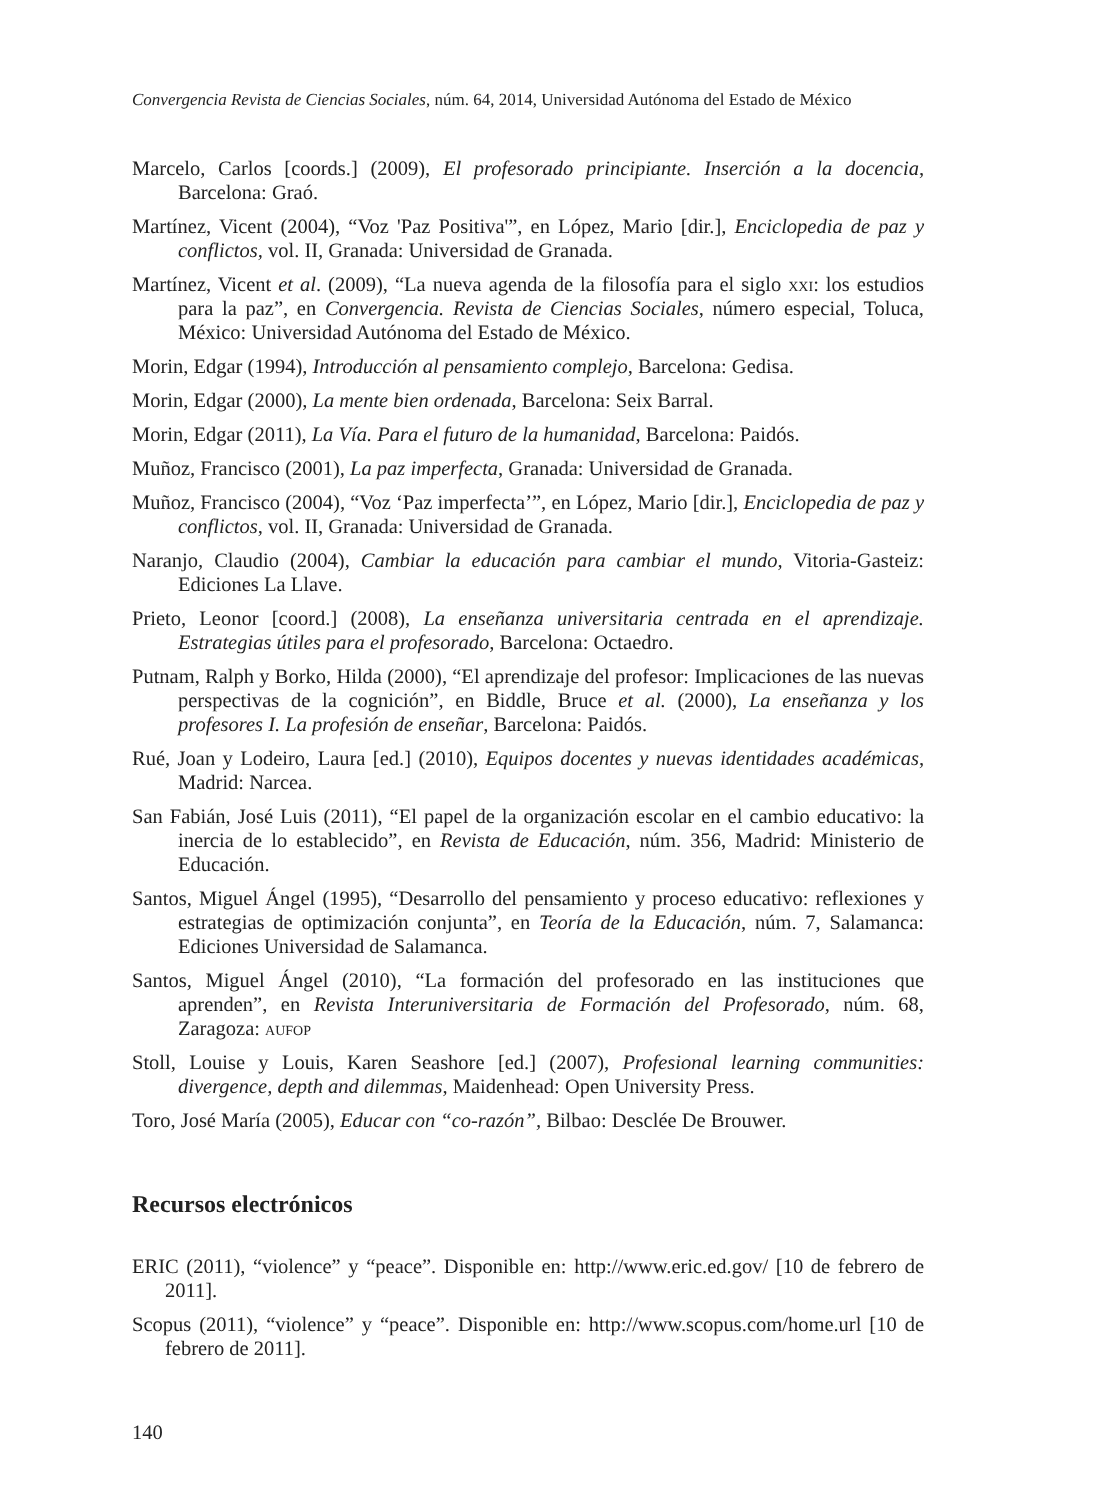Convergencia Revista de Ciencias Sociales, núm. 64, 2014, Universidad Autónoma del Estado de México
Marcelo, Carlos [coords.] (2009), El profesorado principiante. Inserción a la docencia, Barcelona: Graó.
Martínez, Vicent (2004), “Voz 'Paz Positiva'”, en López, Mario [dir.], Enciclopedia de paz y conflictos, vol. II, Granada: Universidad de Granada.
Martínez, Vicent et al. (2009), “La nueva agenda de la filosofía para el siglo xxi: los estudios para la paz”, en Convergencia. Revista de Ciencias Sociales, número especial, Toluca, México: Universidad Autónoma del Estado de México.
Morin, Edgar (1994), Introducción al pensamiento complejo, Barcelona: Gedisa.
Morin, Edgar (2000), La mente bien ordenada, Barcelona: Seix Barral.
Morin, Edgar (2011), La Vía. Para el futuro de la humanidad, Barcelona: Paidós.
Muñoz, Francisco (2001), La paz imperfecta, Granada: Universidad de Granada.
Muñoz, Francisco (2004), “Voz ‘Paz imperfecta’”, en López, Mario [dir.], Enciclopedia de paz y conflictos, vol. II, Granada: Universidad de Granada.
Naranjo, Claudio (2004), Cambiar la educación para cambiar el mundo, Vitoria-Gasteiz: Ediciones La Llave.
Prieto, Leonor [coord.] (2008), La enseñanza universitaria centrada en el aprendizaje. Estrategias útiles para el profesorado, Barcelona: Octaedro.
Putnam, Ralph y Borko, Hilda (2000), “El aprendizaje del profesor: Implicaciones de las nuevas perspectivas de la cognición”, en Biddle, Bruce et al. (2000), La enseñanza y los profesores I. La profesión de enseñar, Barcelona: Paidós.
Rué, Joan y Lodeiro, Laura [ed.] (2010), Equipos docentes y nuevas identidades académicas, Madrid: Narcea.
San Fabián, José Luis (2011), “El papel de la organización escolar en el cambio educativo: la inercia de lo establecido”, en Revista de Educación, núm. 356, Madrid: Ministerio de Educación.
Santos, Miguel Ángel (1995), “Desarrollo del pensamiento y proceso educativo: reflexiones y estrategias de optimización conjunta”, en Teoría de la Educación, núm. 7, Salamanca: Ediciones Universidad de Salamanca.
Santos, Miguel Ángel (2010), “La formación del profesorado en las instituciones que aprenden”, en Revista Interuniversitaria de Formación del Profesorado, núm. 68, Zaragoza: aufop
Stoll, Louise y Louis, Karen Seashore [ed.] (2007), Profesional learning communities: divergence, depth and dilemmas, Maidenhead: Open University Press.
Toro, José María (2005), Educar con “co-razón”, Bilbao: Desclée De Brouwer.
Recursos electrónicos
ERIC (2011), “violence” y “peace”. Disponible en: http://www.eric.ed.gov/ [10 de febrero de 2011].
Scopus (2011), “violence” y “peace”. Disponible en: http://www.scopus.com/home.url [10 de febrero de 2011].
140